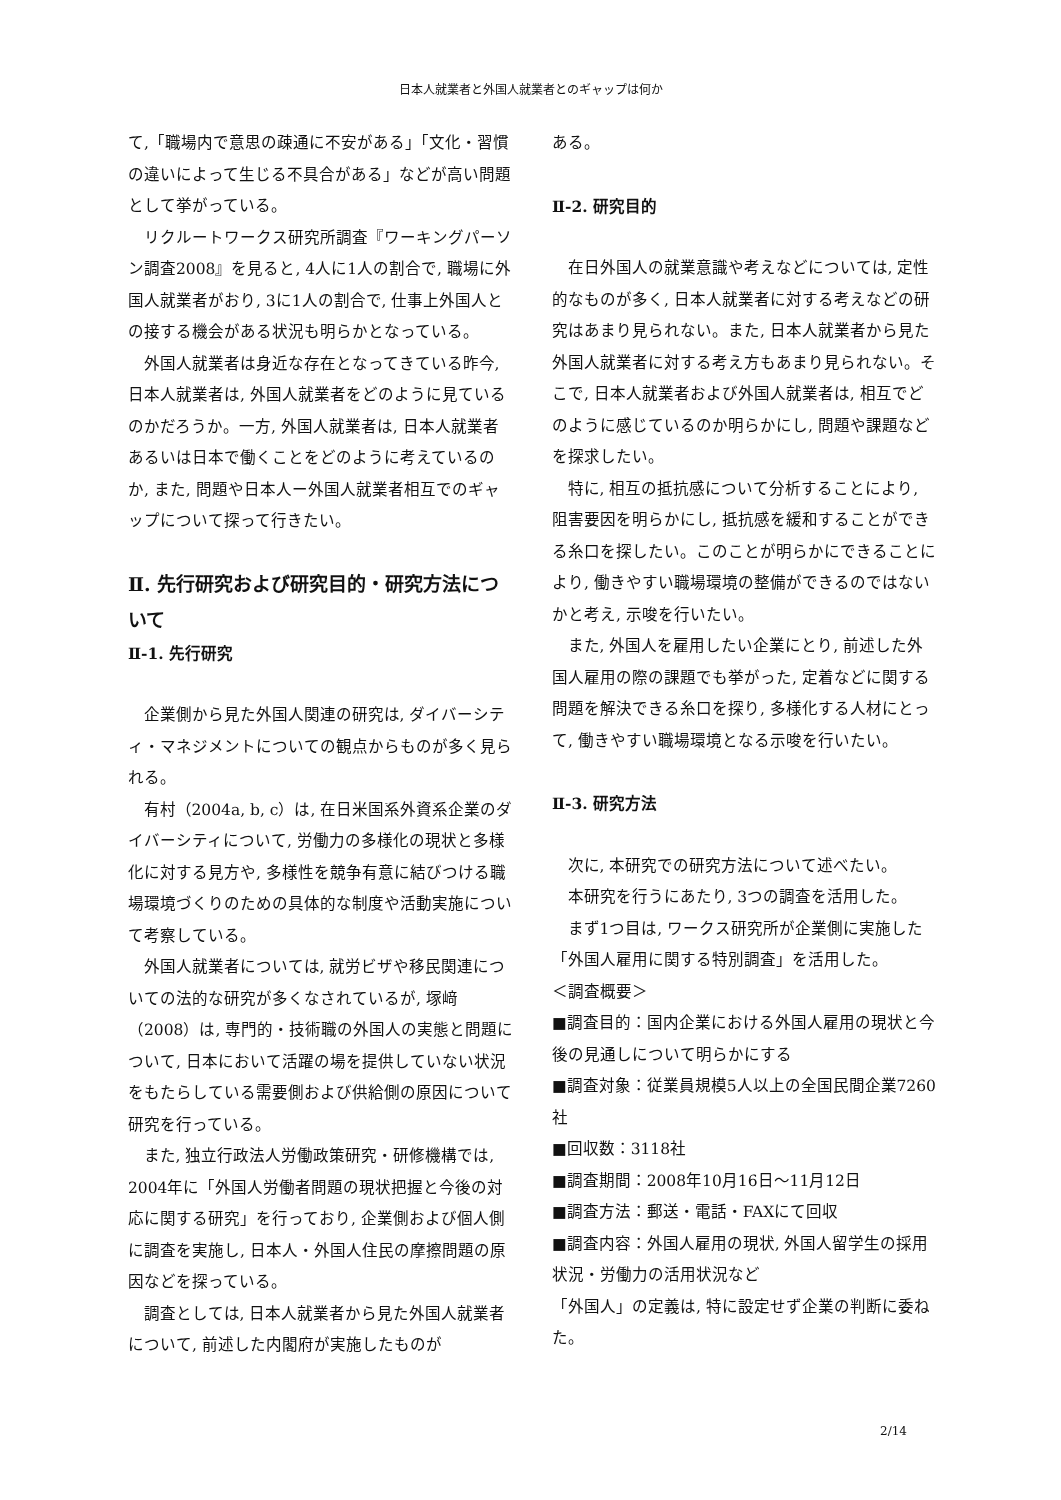日本人就業者と外国人就業者とのギャップは何か
て,「職場内で意思の疎通に不安がある」「文化・習慣の違いによって生じる不具合がある」などが高い問題として挙がっている。
リクルートワークス研究所調査『ワーキングパーソン調査2008』を見ると, 4人に1人の割合で, 職場に外国人就業者がおり, 3に1人の割合で, 仕事上外国人との接する機会がある状況も明らかとなっている。
外国人就業者は身近な存在となってきている昨今, 日本人就業者は, 外国人就業者をどのように見ているのかだろうか。一方, 外国人就業者は, 日本人就業者あるいは日本で働くことをどのように考えているのか, また, 問題や日本人ー外国人就業者相互でのギャップについて探って行きたい。
Ⅱ. 先行研究および研究目的・研究方法について
Ⅱ-1. 先行研究
企業側から見た外国人関連の研究は, ダイバーシティ・マネジメントについての観点からものが多く見られる。
有村（2004a, b, c）は, 在日米国系外資系企業のダイバーシティについて, 労働力の多様化の現状と多様化に対する見方や, 多様性を競争有意に結びつける職場環境づくりのための具体的な制度や活動実施について考察している。
外国人就業者については, 就労ビザや移民関連についての法的な研究が多くなされているが, 塚﨑（2008）は, 専門的・技術職の外国人の実態と問題について, 日本において活躍の場を提供していない状況をもたらしている需要側および供給側の原因について研究を行っている。
また, 独立行政法人労働政策研究・研修機構では, 2004年に「外国人労働者問題の現状把握と今後の対応に関する研究」を行っており, 企業側および個人側に調査を実施し, 日本人・外国人住民の摩擦問題の原因などを探っている。
調査としては, 日本人就業者から見た外国人就業者について, 前述した内閣府が実施したものが
ある。
Ⅱ-2. 研究目的
在日外国人の就業意識や考えなどについては, 定性的なものが多く, 日本人就業者に対する考えなどの研究はあまり見られない。また, 日本人就業者から見た外国人就業者に対する考え方もあまり見られない。そこで, 日本人就業者および外国人就業者は, 相互でどのように感じているのか明らかにし, 問題や課題などを探求したい。
特に, 相互の抵抗感について分析することにより, 阻害要因を明らかにし, 抵抗感を緩和することができる糸口を探したい。このことが明らかにできることにより, 働きやすい職場環境の整備ができるのではないかと考え, 示唆を行いたい。
また, 外国人を雇用したい企業にとり, 前述した外国人雇用の際の課題でも挙がった, 定着などに関する問題を解決できる糸口を探り, 多様化する人材にとって, 働きやすい職場環境となる示唆を行いたい。
Ⅱ-3. 研究方法
次に, 本研究での研究方法について述べたい。
本研究を行うにあたり, 3つの調査を活用した。
まず1つ目は, ワークス研究所が企業側に実施した「外国人雇用に関する特別調査」を活用した。
＜調査概要＞
■調査目的：国内企業における外国人雇用の現状と今後の見通しについて明らかにする
■調査対象：従業員規模5人以上の全国民間企業7260社
■回収数：3118社
■調査期間：2008年10月16日～11月12日
■調査方法：郵送・電話・FAXにて回収
■調査内容：外国人雇用の現状, 外国人留学生の採用状況・労働力の活用状況など
「外国人」の定義は, 特に設定せず企業の判断に委ねた。
2/14